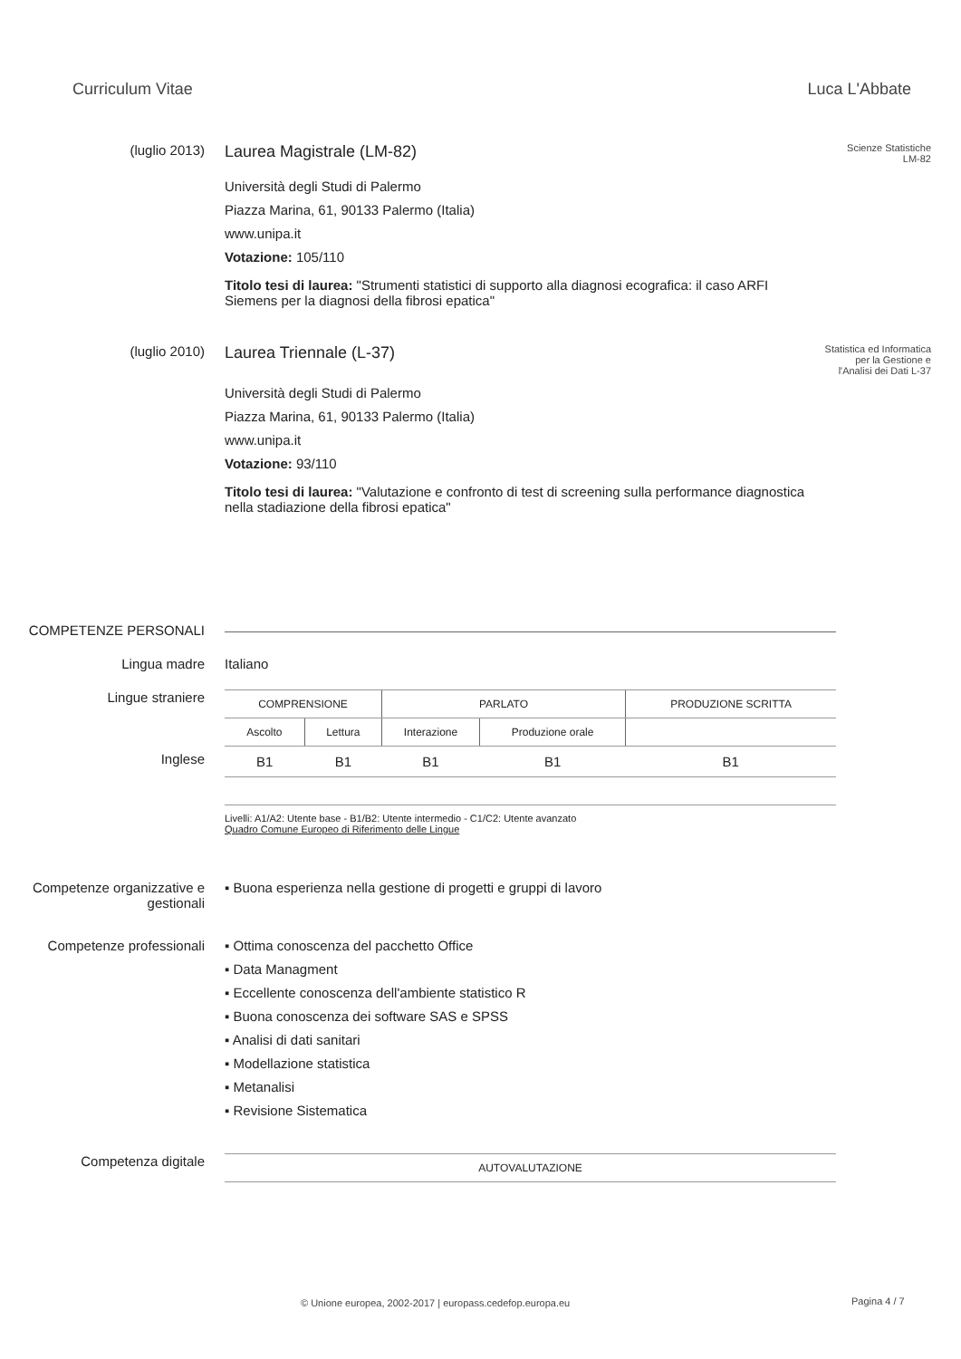Curriculum Vitae Luca L'Abbate
(luglio 2013)
Laurea Magistrale (LM-82)
Scienze Statistiche
LM-82
Università degli Studi di Palermo
Piazza Marina, 61, 90133 Palermo (Italia)
www.unipa.it
Votazione: 105/110
Titolo tesi di laurea: "Strumenti statistici di supporto alla diagnosi ecografica: il caso ARFI Siemens per la diagnosi della fibrosi epatica"
(luglio 2010)
Laurea Triennale (L-37)
Statistica ed Informatica per la Gestione e l'Analisi dei Dati L-37
Università degli Studi di Palermo
Piazza Marina, 61, 90133 Palermo (Italia)
www.unipa.it
Votazione: 93/110
Titolo tesi di laurea: "Valutazione e confronto di test di screening sulla performance diagnostica nella stadiazione della fibrosi epatica"
COMPETENZE PERSONALI
Lingua madre Italiano
Lingue straniere
Inglese
| COMPRENSIONE | | PARLATO | | PRODUZIONE SCRITTA |
| Ascolto | Lettura | Interazione | Produzione orale | |
| B1 | B1 | B1 | B1 | B1 |
Livelli: A1/A2: Utente base - B1/B2: Utente intermedio - C1/C2: Utente avanzato
Quadro Comune Europeo di Riferimento delle Lingue
Competenze organizzative e gestionali
▪ Buona esperienza nella gestione di progetti e gruppi di lavoro
Competenze professionali ▪ Ottima conoscenza del pacchetto Office
▪ Data Managment
▪ Eccellente conoscenza dell'ambiente statistico R
▪ Buona conoscenza dei software SAS e SPSS
▪ Analisi di dati sanitari
▪ Modellazione statistica
▪ Metanalisi
▪ Revisione Sistematica
Competenza digitale
| AUTOVALUTAZIONE |
© Unione europea, 2002-2017 | europass.cedefop.europa.eu
Pagina 4 / 7